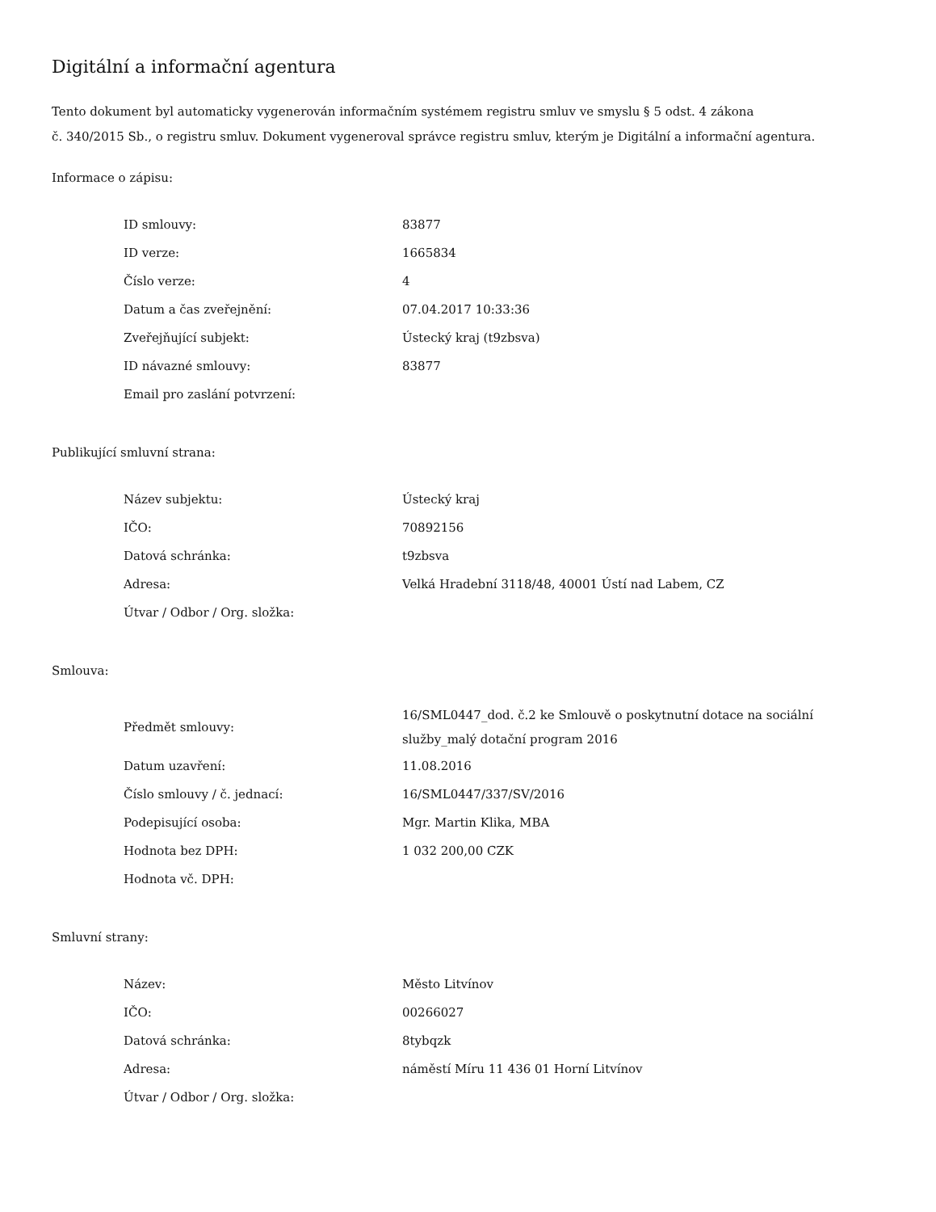Digitální a informační agentura
Tento dokument byl automaticky vygenerován informačním systémem registru smluv ve smyslu § 5 odst. 4 zákona
č. 340/2015 Sb., o registru smluv. Dokument vygeneroval správce registru smluv, kterým je Digitální a informační agentura.
Informace o zápisu:
| ID smlouvy: | 83877 |
| ID verze: | 1665834 |
| Číslo verze: | 4 |
| Datum a čas zveřejnění: | 07.04.2017 10:33:36 |
| Zveřejňující subjekt: | Ústecký kraj (t9zbsva) |
| ID návazné smlouvy: | 83877 |
| Email pro zaslání potvrzení: | |
Publikující smluvní strana:
| Název subjektu: | Ústecký kraj |
| IČO: | 70892156 |
| Datová schránka: | t9zbsva |
| Adresa: | Velká Hradební 3118/48, 40001 Ústí nad Labem, CZ |
| Útvar / Odbor / Org. složka: | |
Smlouva:
| Předmět smlouvy: | 16/SML0447_dod. č.2 ke Smlouvě o poskytnutní dotace na sociální služby_malý dotační program 2016 |
| Datum uzavření: | 11.08.2016 |
| Číslo smlouvy / č. jednací: | 16/SML0447/337/SV/2016 |
| Podepisující osoba: | Mgr. Martin Klika, MBA |
| Hodnota bez DPH: | 1 032 200,00 CZK |
| Hodnota vč. DPH: | |
Smluvní strany:
| Název: | Město Litvínov |
| IČO: | 00266027 |
| Datová schránka: | 8tybqzk |
| Adresa: | náměstí Míru 11 436 01 Horní Litvínov |
| Útvar / Odbor / Org. složka: | |